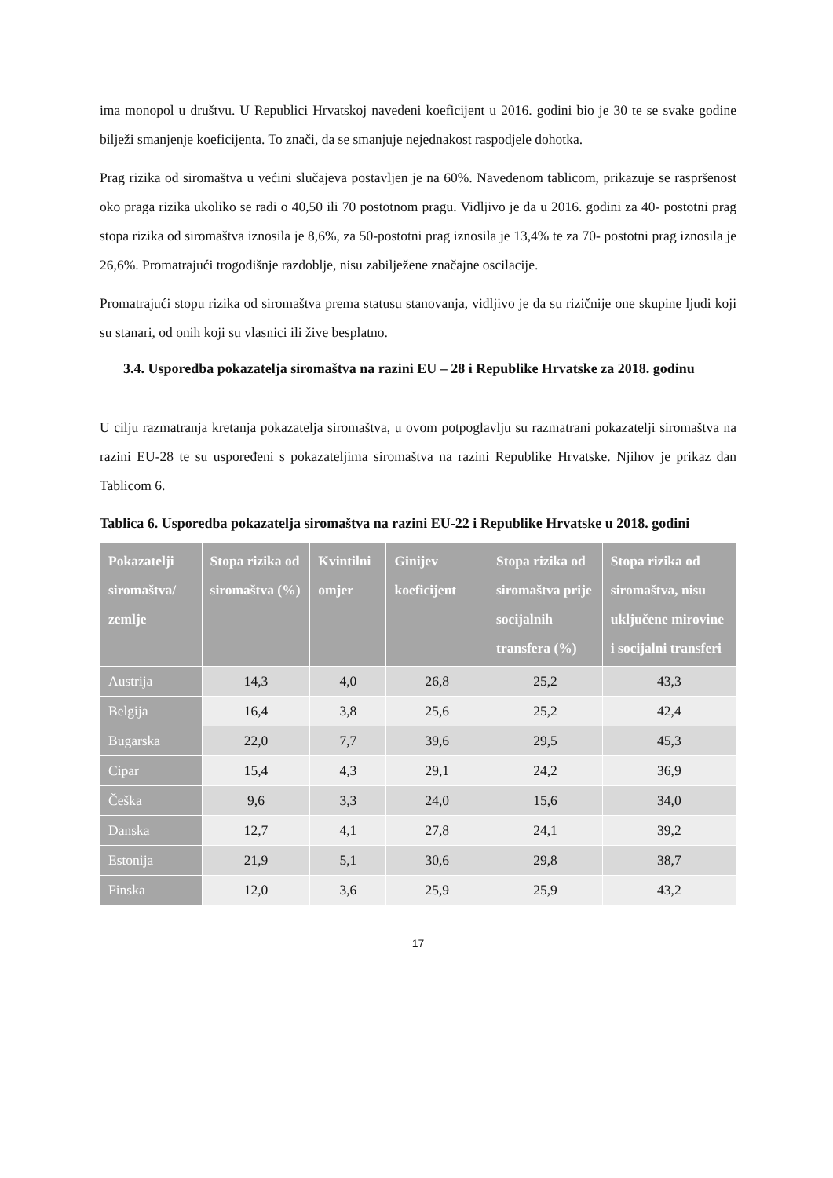ima monopol u društvu. U Republici Hrvatskoj navedeni koeficijent u 2016. godini bio je 30 te se svake godine bilježi smanjenje koeficijenta. To znači, da se smanjuje nejednakost raspodjele dohotka.
Prag rizika od siromaštva u većini slučajeva postavljen je na 60%. Navedenom tablicom, prikazuje se raspršenost oko praga rizika ukoliko se radi o 40,50 ili 70 postotnom pragu. Vidljivo je da u 2016. godini za 40- postotni prag stopa rizika od siromaštva iznosila je 8,6%, za 50-postotni prag iznosila je 13,4% te za 70- postotni prag iznosila je 26,6%. Promatrajući trogodišnje razdoblje, nisu zabilježene značajne oscilacije.
Promatrajući stopu rizika od siromaštva prema statusu stanovanja, vidljivo je da su rizičnije one skupine ljudi koji su stanari, od onih koji su vlasnici ili žive besplatno.
3.4. Usporedba pokazatelja siromaštva na razini EU – 28 i Republike Hrvatske za 2018. godinu
U cilju razmatranja kretanja pokazatelja siromaštva, u ovom potpoglavlju su razmatrani pokazatelji siromaštva na razini EU-28 te su uspoređeni s pokazateljima siromaštva na razini Republike Hrvatske. Njihov je prikaz dan Tablicom 6.
Tablica 6. Usporedba pokazatelja siromaštva na razini EU-22 i Republike Hrvatske u 2018. godini
| Pokazatelji siromaštva/ zemlje | Stopa rizika od siromaštva (%) | Kvintilni omjer | Ginijev koeficijent | Stopa rizika od siromaštva prije socijalnih transfera (%) | Stopa rizika od siromaštva, nisu uključene mirovine i socijalni transferi |
| --- | --- | --- | --- | --- | --- |
| Austrija | 14,3 | 4,0 | 26,8 | 25,2 | 43,3 |
| Belgija | 16,4 | 3,8 | 25,6 | 25,2 | 42,4 |
| Bugarska | 22,0 | 7,7 | 39,6 | 29,5 | 45,3 |
| Cipar | 15,4 | 4,3 | 29,1 | 24,2 | 36,9 |
| Češka | 9,6 | 3,3 | 24,0 | 15,6 | 34,0 |
| Danska | 12,7 | 4,1 | 27,8 | 24,1 | 39,2 |
| Estonija | 21,9 | 5,1 | 30,6 | 29,8 | 38,7 |
| Finska | 12,0 | 3,6 | 25,9 | 25,9 | 43,2 |
17